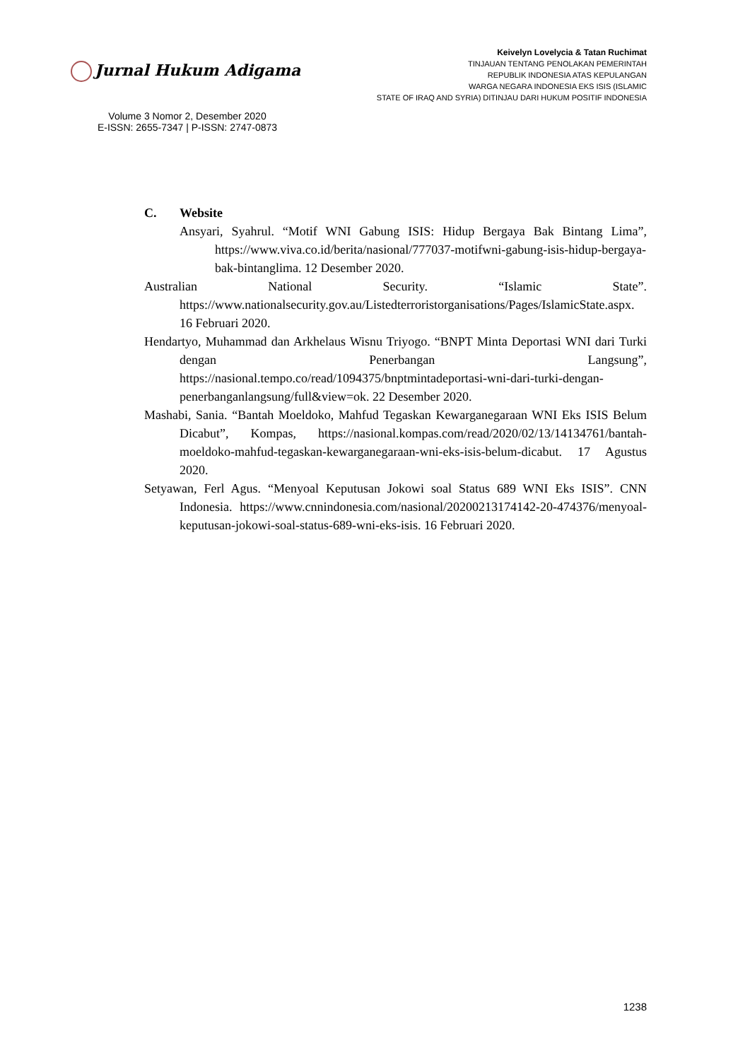Jurnal Hukum Adigama
Volume 3 Nomor 2, Desember 2020
E-ISSN: 2655-7347 | P-ISSN: 2747-0873
Keivelyn Lovelycia & Tatan Ruchimat
TINJAUAN TENTANG PENOLAKAN PEMERINTAH
REPUBLIK INDONESIA ATAS KEPULANGAN
WARGA NEGARA INDONESIA EKS ISIS (ISLAMIC
STATE OF IRAQ AND SYRIA) DITINJAU DARI HUKUM POSITIF INDONESIA
C. Website
Ansyari, Syahrul. “Motif WNI Gabung ISIS: Hidup Bergaya Bak Bintang Lima”, https://www.viva.co.id/berita/nasional/777037-motifwni-gabung-isis-hidup-bergaya-bak-bintanglima. 12 Desember 2020.
Australian National Security. “Islamic State”. https://www.nationalsecurity.gov.au/Listedterroristorganisations/Pages/IslamicState.aspx. 16 Februari 2020.
Hendartyo, Muhammad dan Arkhelaus Wisnu Triyogo. “BNPT Minta Deportasi WNI dari Turki dengan Penerbangan Langsung”, https://nasional.tempo.co/read/1094375/bnptmintadeportasi-wni-dari-turki-dengan-penerbanganlangsung/full&view=ok. 22 Desember 2020.
Mashabi, Sania. “Bantah Moeldoko, Mahfud Tegaskan Kewarganegaraan WNI Eks ISIS Belum Dicabut”, Kompas, https://nasional.kompas.com/read/2020/02/13/14134761/bantah-moeldoko-mahfud-tegaskan-kewarganegaraan-wni-eks-isis-belum-dicabut. 17 Agustus 2020.
Setyawan, Ferl Agus. “Menyoal Keputusan Jokowi soal Status 689 WNI Eks ISIS”. CNN Indonesia. https://www.cnnindonesia.com/nasional/20200213174142-20-474376/menyoal-keputusan-jokowi-soal-status-689-wni-eks-isis. 16 Februari 2020.
1238